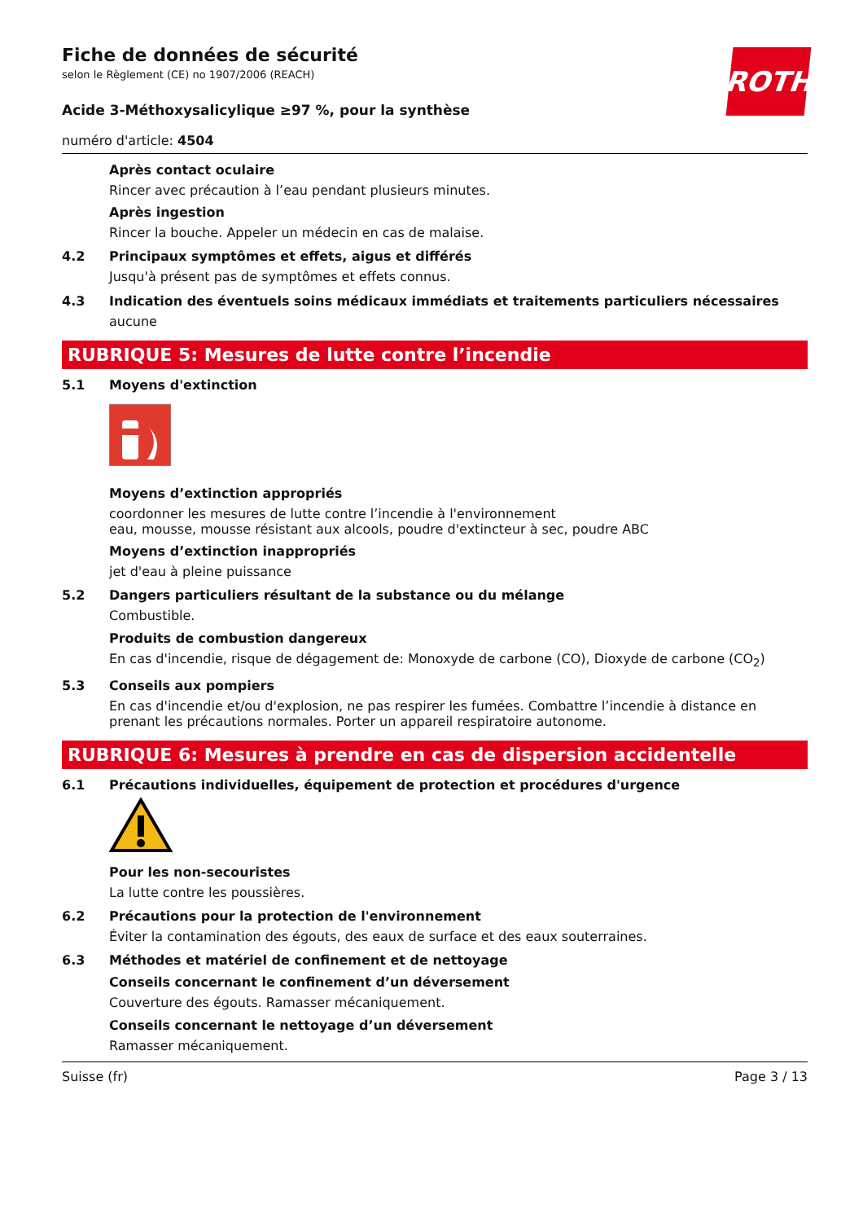ROTH
Fiche de données de sécurité
selon le Règlement (CE) no 1907/2006 (REACH)
Acide 3-Méthoxysalicylique ≥97 %, pour la synthèse
numéro d'article: 4504
Après contact oculaire
Rincer avec précaution à l’eau pendant plusieurs minutes.
Après ingestion
Rincer la bouche. Appeler un médecin en cas de malaise.
4.2 Principaux symptômes et effets, aigus et différés
Jusqu'à présent pas de symptômes et effets connus.
4.3 Indication des éventuels soins médicaux immédiats et traitements particuliers nécessaires
aucune
RUBRIQUE 5: Mesures de lutte contre l’incendie
5.1 Moyens d'extinction
Moyens d’extinction appropriés
coordonner les mesures de lutte contre l’incendie à l'environnement
eau, mousse, mousse résistant aux alcools, poudre d'extincteur à sec, poudre ABC
Moyens d’extinction inappropriés
jet d'eau à pleine puissance
5.2 Dangers particuliers résultant de la substance ou du mélange
Combustible.
Produits de combustion dangereux
En cas d'incendie, risque de dégagement de: Monoxyde de carbone (CO), Dioxyde de carbone (CO<sub>2</sub>)
5.3 Conseils aux pompiers
En cas d'incendie et/ou d'explosion, ne pas respirer les fumées. Combattre l’incendie à distance en prenant les précautions normales. Porter un appareil respiratoire autonome.
RUBRIQUE 6: Mesures à prendre en cas de dispersion accidentelle
6.1 Précautions individuelles, équipement de protection et procédures d'urgence
Pour les non-secouristes
La lutte contre les poussières.
6.2 Précautions pour la protection de l'environnement
Éviter la contamination des égouts, des eaux de surface et des eaux souterraines.
6.3 Méthodes et matériel de confinement et de nettoyage
Conseils concernant le confinement d’un déversement
Couverture des égouts. Ramasser mécaniquement.
Conseils concernant le nettoyage d’un déversement
Ramasser mécaniquement.
Suisse (fr) Page 3 / 13